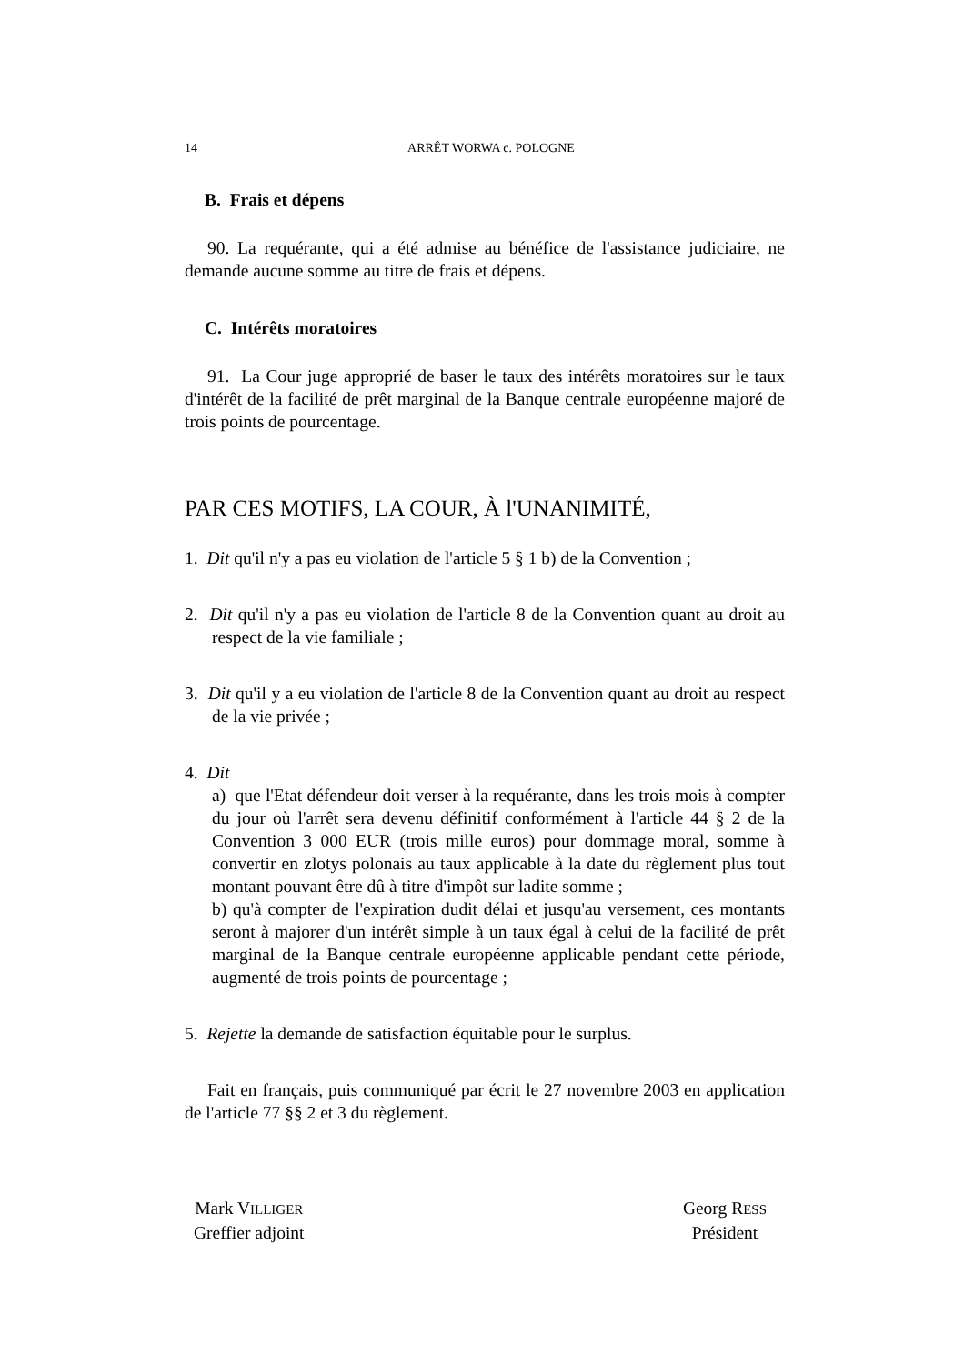14 ARRÊT WORWA c. POLOGNE
B. Frais et dépens
90. La requérante, qui a été admise au bénéfice de l'assistance judiciaire, ne demande aucune somme au titre de frais et dépens.
C. Intérêts moratoires
91. La Cour juge approprié de baser le taux des intérêts moratoires sur le taux d'intérêt de la facilité de prêt marginal de la Banque centrale européenne majoré de trois points de pourcentage.
PAR CES MOTIFS, LA COUR, À l'UNANIMITÉ,
1. Dit qu'il n'y a pas eu violation de l'article 5 § 1 b) de la Convention ;
2. Dit qu'il n'y a pas eu violation de l'article 8 de la Convention quant au droit au respect de la vie familiale ;
3. Dit qu'il y a eu violation de l'article 8 de la Convention quant au droit au respect de la vie privée ;
4. Dit
a) que l'Etat défendeur doit verser à la requérante, dans les trois mois à compter du jour où l'arrêt sera devenu définitif conformément à l'article 44 § 2 de la Convention 3 000 EUR (trois mille euros) pour dommage moral, somme à convertir en zlotys polonais au taux applicable à la date du règlement plus tout montant pouvant être dû à titre d'impôt sur ladite somme ;
b) qu'à compter de l'expiration dudit délai et jusqu'au versement, ces montants seront à majorer d'un intérêt simple à un taux égal à celui de la facilité de prêt marginal de la Banque centrale européenne applicable pendant cette période, augmenté de trois points de pourcentage ;
5. Rejette la demande de satisfaction équitable pour le surplus.
Fait en français, puis communiqué par écrit le 27 novembre 2003 en application de l'article 77 §§ 2 et 3 du règlement.
Mark VILLIGER
Greffier adjoint
Georg RESS
Président